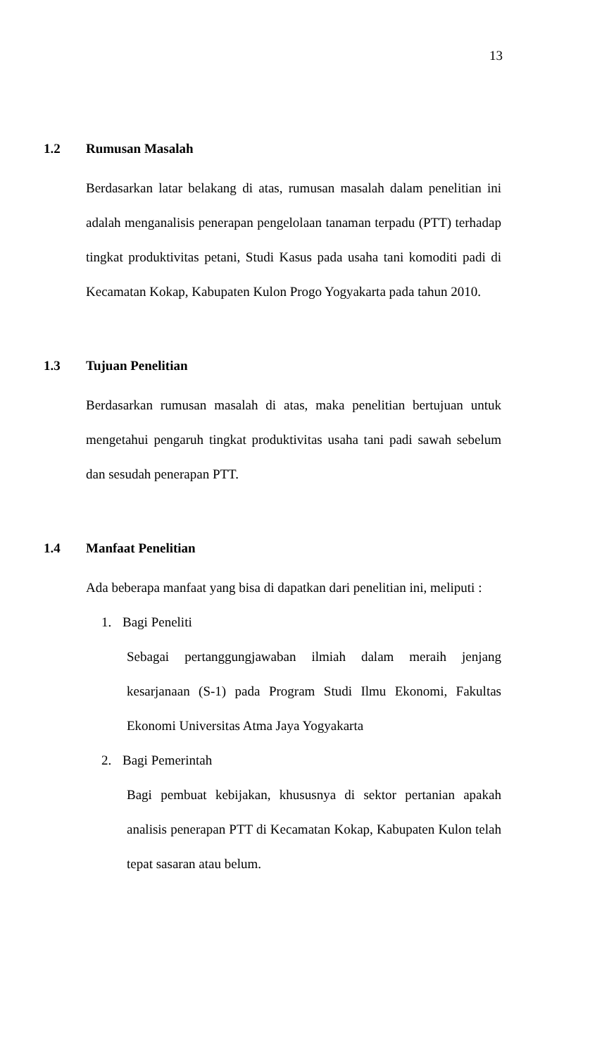13
1.2 Rumusan Masalah
Berdasarkan latar belakang di atas, rumusan masalah dalam penelitian ini adalah menganalisis penerapan pengelolaan tanaman terpadu (PTT) terhadap tingkat produktivitas petani, Studi Kasus pada usaha tani komoditi padi di Kecamatan Kokap, Kabupaten Kulon Progo Yogyakarta pada tahun 2010.
1.3 Tujuan Penelitian
Berdasarkan rumusan masalah di atas, maka penelitian bertujuan untuk mengetahui pengaruh tingkat produktivitas usaha tani padi sawah sebelum dan sesudah penerapan PTT.
1.4 Manfaat Penelitian
Ada beberapa manfaat yang bisa di dapatkan dari penelitian ini, meliputi :
1. Bagi Peneliti
Sebagai pertanggungjawaban ilmiah dalam meraih jenjang kesarjanaan (S-1) pada Program Studi Ilmu Ekonomi, Fakultas Ekonomi Universitas Atma Jaya Yogyakarta
2. Bagi Pemerintah
Bagi pembuat kebijakan, khususnya di sektor pertanian apakah analisis penerapan PTT di Kecamatan Kokap, Kabupaten Kulon telah tepat sasaran atau belum.